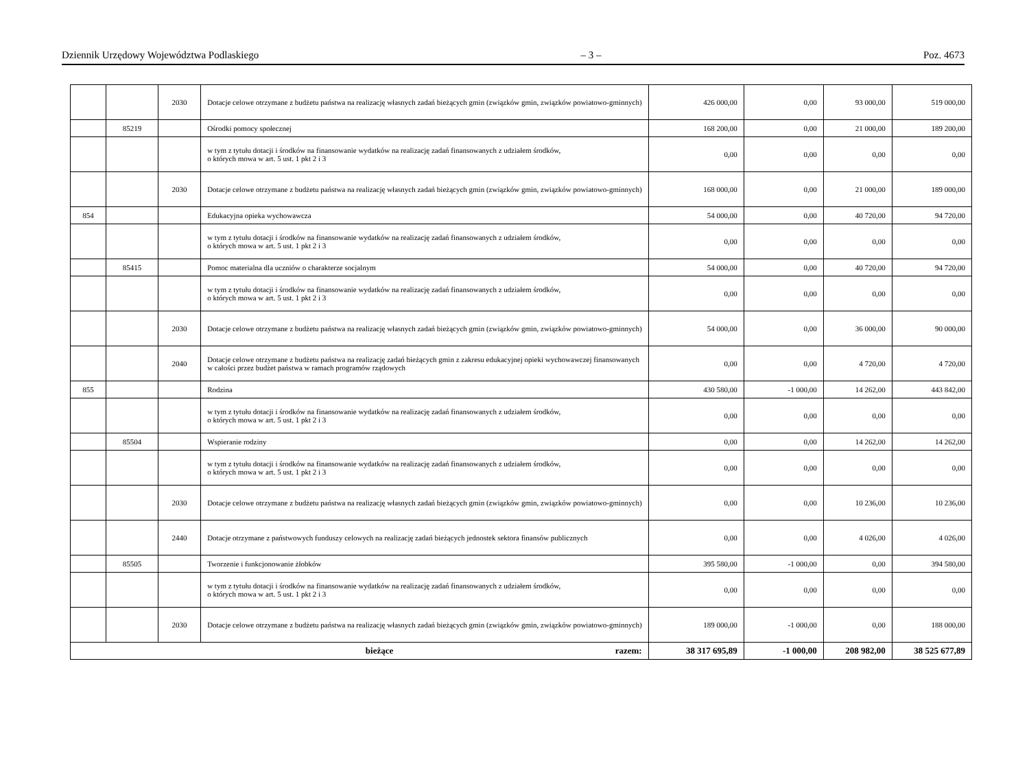Dziennik Urzędowy Województwa Podlaskiego – 3 – Poz. 4673
| | | 2030 | Dotacje celowe otrzymane z budżetu państwa na realizację własnych zadań bieżących gmin (związków gmin, związków powiatowo-gminnych) | 426 000,00 | 0,00 | 93 000,00 | 519 000,00 |
| | 85219 | | Ośrodki pomocy społecznej | 168 200,00 | 0,00 | 21 000,00 | 189 200,00 |
| | | | w tym z tytułu dotacji i środków na finansowanie wydatków na realizację zadań finansowanych z udziałem środków, o których mowa w art. 5 ust. 1 pkt 2 i 3 | 0,00 | 0,00 | 0,00 | 0,00 |
| | | 2030 | Dotacje celowe otrzymane z budżetu państwa na realizację własnych zadań bieżących gmin (związków gmin, związków powiatowo-gminnych) | 168 000,00 | 0,00 | 21 000,00 | 189 000,00 |
| 854 | | | Edukacyjna opieka wychowawcza | 54 000,00 | 0,00 | 40 720,00 | 94 720,00 |
| | | | w tym z tytułu dotacji i środków na finansowanie wydatków na realizację zadań finansowanych z udziałem środków, o których mowa w art. 5 ust. 1 pkt 2 i 3 | 0,00 | 0,00 | 0,00 | 0,00 |
| | 85415 | | Pomoc materialna dla uczniów o charakterze socjalnym | 54 000,00 | 0,00 | 40 720,00 | 94 720,00 |
| | | | w tym z tytułu dotacji i środków na finansowanie wydatków na realizację zadań finansowanych z udziałem środków, o których mowa w art. 5 ust. 1 pkt 2 i 3 | 0,00 | 0,00 | 0,00 | 0,00 |
| | | 2030 | Dotacje celowe otrzymane z budżetu państwa na realizację własnych zadań bieżących gmin (związków gmin, związków powiatowo-gminnych) | 54 000,00 | 0,00 | 36 000,00 | 90 000,00 |
| | | 2040 | Dotacje celowe otrzymane z budżetu państwa na realizację zadań bieżących gmin z zakresu edukacyjnej opieki wychowawczej finansowanych w całości przez budżet państwa w ramach programów rządowych | 0,00 | 0,00 | 4 720,00 | 4 720,00 |
| 855 | | | Rodzina | 430 580,00 | -1 000,00 | 14 262,00 | 443 842,00 |
| | | | w tym z tytułu dotacji i środków na finansowanie wydatków na realizację zadań finansowanych z udziałem środków, o których mowa w art. 5 ust. 1 pkt 2 i 3 | 0,00 | 0,00 | 0,00 | 0,00 |
| | 85504 | | Wspieranie rodziny | 0,00 | 0,00 | 14 262,00 | 14 262,00 |
| | | | w tym z tytułu dotacji i środków na finansowanie wydatków na realizację zadań finansowanych z udziałem środków, o których mowa w art. 5 ust. 1 pkt 2 i 3 | 0,00 | 0,00 | 0,00 | 0,00 |
| | | 2030 | Dotacje celowe otrzymane z budżetu państwa na realizację własnych zadań bieżących gmin (związków gmin, związków powiatowo-gminnych) | 0,00 | 0,00 | 10 236,00 | 10 236,00 |
| | | 2440 | Dotacje otrzymane z państwowych funduszy celowych na realizację zadań bieżących jednostek sektora finansów publicznych | 0,00 | 0,00 | 4 026,00 | 4 026,00 |
| | 85505 | | Tworzenie i funkcjonowanie żłobków | 395 580,00 | -1 000,00 | 0,00 | 394 580,00 |
| | | | w tym z tytułu dotacji i środków na finansowanie wydatków na realizację zadań finansowanych z udziałem środków, o których mowa w art. 5 ust. 1 pkt 2 i 3 | 0,00 | 0,00 | 0,00 | 0,00 |
| | | 2030 | Dotacje celowe otrzymane z budżetu państwa na realizację własnych zadań bieżących gmin (związków gmin, związków powiatowo-gminnych) | 189 000,00 | -1 000,00 | 0,00 | 188 000,00 |
| bieżące razem: | | | | 38 317 695,89 | -1 000,00 | 208 982,00 | 38 525 677,89 |